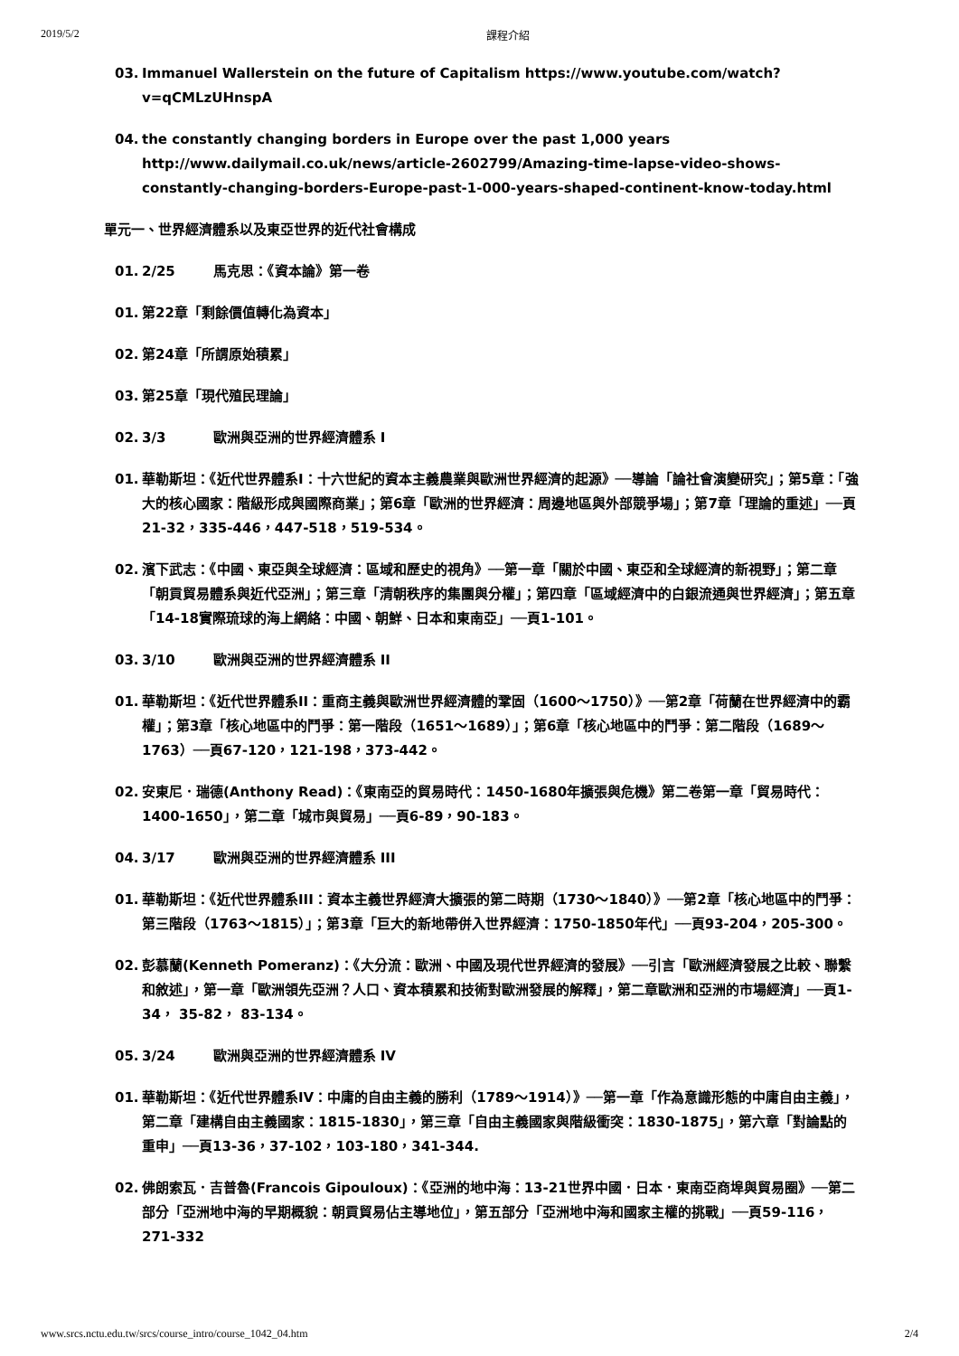2019/5/2 課程介紹
03. Immanuel Wallerstein on the future of Capitalism https://www.youtube.com/watch?v=qCMLzUHnspA
04. the constantly changing borders in Europe over the past 1,000 years http://www.dailymail.co.uk/news/article-2602799/Amazing-time-lapse-video-shows-constantly-changing-borders-Europe-past-1-000-years-shaped-continent-know-today.html
單元一、世界經濟體系以及東亞世界的近代社會構成
01. 2/25 馬克思：《資本論》第一卷
01. 第22章「剩餘價值轉化為資本」
02. 第24章「所謂原始積累」
03. 第25章「現代殖民理論」
02. 3/3 歐洲與亞洲的世界經濟體系 I
01. 華勒斯坦：《近代世界體系I：十六世紀的資本主義農業與歐洲世界經濟的起源》──導論「論社會演變研究」；第5章：「強大的核心國家：階級形成與國際商業」；第6章「歐洲的世界經濟：周邊地區與外部競爭場」；第7章「理論的重述」──頁21-32，335-446，447-518，519-534。
02. 濱下武志：《中國、東亞與全球經濟：區域和歷史的視角》──第一章「關於中國、東亞和全球經濟的新視野」；第二章「朝貢貿易體系與近代亞洲」；第三章「清朝秩序的集團與分權」；第四章「區域經濟中的白銀流通與世界經濟」；第五章「14-18實際琉球的海上網絡：中國、朝鮮、日本和東南亞」──頁1-101。
03. 3/10 歐洲與亞洲的世界經濟體系 II
01. 華勒斯坦：《近代世界體系II：重商主義與歐洲世界經濟體的鞏固（1600～1750）》──第2章「荷蘭在世界經濟中的霸權」；第3章「核心地區中的鬥爭：第一階段（1651～1689）」；第6章「核心地區中的鬥爭：第二階段（1689～1763）──頁67-120，121-198，373-442。
02. 安東尼．瑞德(Anthony Read)：《東南亞的貿易時代：1450-1680年擴張與危機》第二卷第一章「貿易時代：1400-1650」，第二章「城市與貿易」──頁6-89，90-183。
04. 3/17 歐洲與亞洲的世界經濟體系 III
01. 華勒斯坦：《近代世界體系III：資本主義世界經濟大擴張的第二時期（1730～1840）》──第2章「核心地區中的鬥爭：第三階段（1763～1815）」；第3章「巨大的新地帶併入世界經濟：1750-1850年代」──頁93-204，205-300。
02. 彭慕蘭(Kenneth Pomeranz)：《大分流：歐洲、中國及現代世界經濟的發展》──引言「歐洲經濟發展之比較、聯繫和敘述」，第一章「歐洲領先亞洲？人口、資本積累和技術對歐洲發展的解釋」，第二章歐洲和亞洲的市場經濟」──頁1-34， 35-82， 83-134。
05. 3/24 歐洲與亞洲的世界經濟體系 IV
01. 華勒斯坦：《近代世界體系IV：中庸的自由主義的勝利（1789～1914）》──第一章「作為意識形態的中庸自由主義」，第二章「建構自由主義國家：1815-1830」，第三章「自由主義國家與階級衝突：1830-1875」，第六章「對論點的重申」──頁13-36，37-102，103-180，341-344.
02. 佛朗索瓦．吉普魯(Francois Gipouloux)：《亞洲的地中海：13-21世界中國．日本．東南亞商埠與貿易圈》──第二部分「亞洲地中海的早期概貌：朝貢貿易佔主導地位」，第五部分「亞洲地中海和國家主權的挑戰」──頁59-116，271-332
www.srcs.nctu.edu.tw/srcs/course_intro/course_1042_04.htm 2/4